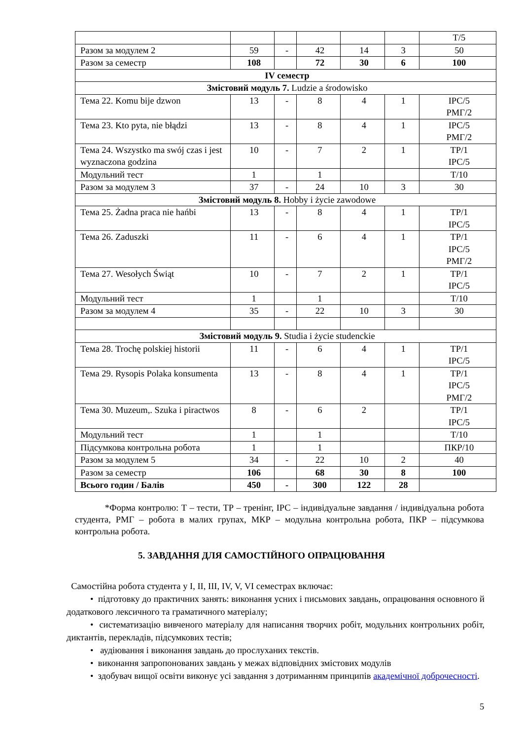| | | | | | | Т/5 |
| Разом за модулем 2 | 59 | - | 42 | 14 | 3 | 50 |
| Разом за семестр | 108 | | 72 | 30 | 6 | 100 |
| IV семестр | | | | | | |
| Змістовий модуль 7. Ludzie a środowisko | | | | | | |
| Тема 22. Komu bije dzwon | 13 | - | 8 | 4 | 1 | ІРС/5 РМГ/2 |
| Тема 23. Kto pyta, nie błądzi | 13 | - | 8 | 4 | 1 | ІРС/5 РМГ/2 |
| Тема 24. Wszystko ma swój czas i jest wyznaczona godzina | 10 | - | 7 | 2 | 1 | ТР/1 ІРС/5 |
| Модульний тест | 1 | | 1 | | | Т/10 |
| Разом за модулем 3 | 37 | - | 24 | 10 | 3 | 30 |
| Змістовий модуль 8. Hobby i życie zawodowe | | | | | | |
| Тема 25. Żadna praca nie hańbi | 13 | - | 8 | 4 | 1 | ТР/1 ІРС/5 |
| Тема 26. Zaduszki | 11 | - | 6 | 4 | 1 | ТР/1 ІРС/5 РМГ/2 |
| Тема 27. Wesołych Świąt | 10 | - | 7 | 2 | 1 | ТР/1 ІРС/5 |
| Модульний тест | 1 | | 1 | | | Т/10 |
| Разом за модулем 4 | 35 | - | 22 | 10 | 3 | 30 |
| Змістовий модуль 9. Studia i życie studenckie | | | | | | |
| Тема 28. Trochę polskiej historii | 11 | - | 6 | 4 | 1 | ТР/1 ІРС/5 |
| Тема 29. Rysopis Polaka konsumenta | 13 | - | 8 | 4 | 1 | ТР/1 ІРС/5 РМГ/2 |
| Тема 30. Muzeum,. Szuka i piractwos | 8 | - | 6 | 2 | | ТР/1 ІРС/5 |
| Модульний тест | 1 | | 1 | | | Т/10 |
| Підсумкова контрольна робота | 1 | | 1 | | | ПКР/10 |
| Разом за модулем 5 | 34 | - | 22 | 10 | 2 | 40 |
| Разом за семестр | 106 | | 68 | 30 | 8 | 100 |
| Всього годин / Балів | 450 | - | 300 | 122 | 28 | |
*Форма контролю: Т – тести, ТР – тренінг, ІРС – індивідуальне завдання / індивідуальна робота студента, РМГ – робота в малих групах, МКР – модульна контрольна робота, ПКР – підсумкова контрольна робота.
5. ЗАВДАННЯ ДЛЯ САМОСТІЙНОГО ОПРАЦЮВАННЯ
Самостійна робота студента у I, II, III, IV, V, VI семестрах включає:
• підготовку до практичних занять: виконання усних і письмових завдань, опрацювання основного й додаткового лексичного та граматичного матеріалу;
• систематизацію вивченого матеріалу для написання творчих робіт, модульних контрольних робіт, диктантів, перекладів, підсумкових тестів;
• аудіювання і виконання завдань до прослуханих текстів.
• виконання запропонованих завдань у межах відповідних змістових модулів
• здобувач вищої освіти виконує усі завдання з дотриманням принципів академічної доброчесності.
5